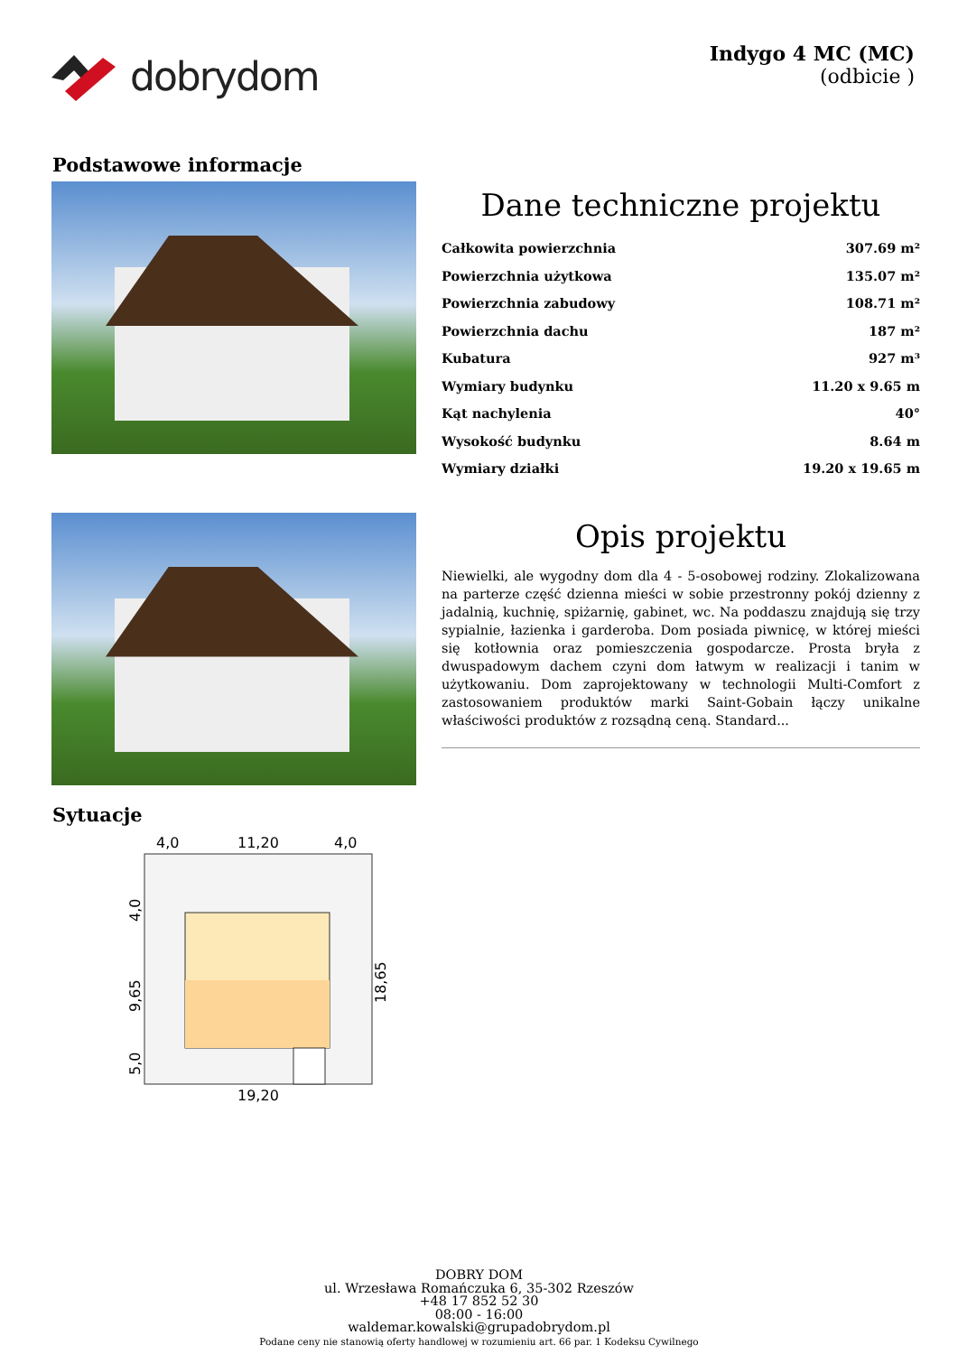dobrydom
Indygo 4 MC (MC)
(odbicie )
Podstawowe informacje
Dane techniczne projektu
| Całkowita powierzchnia | 307.69 m² |
| Powierzchnia użytkowa | 135.07 m² |
| Powierzchnia zabudowy | 108.71 m² |
| Powierzchnia dachu | 187 m² |
| Kubatura | 927 m³ |
| Wymiary budynku | 11.20 x 9.65 m |
| Kąt nachylenia | 40° |
| Wysokość budynku | 8.64 m |
| Wymiary działki | 19.20 x 19.65 m |
Opis projektu
Niewielki, ale wygodny dom dla 4 - 5-osobowej rodziny. Zlokalizowana na parterze część dzienna mieści w sobie przestronny pokój dzienny z jadalnią, kuchnię, spiżarnię, gabinet, wc. Na poddaszu znajdują się trzy sypialnie, łazienka i garderoba. Dom posiada piwnicę, w której mieści się kotłownia oraz pomieszczenia gospodarcze. Prosta bryła z dwuspadowym dachem czyni dom łatwym w realizacji i tanim w użytkowaniu. Dom zaprojektowany w technologii Multi-Comfort z zastosowaniem produktów marki Saint-Gobain łączy unikalne właściwości produktów z rozsądną ceną. Standard...
Sytuacje
4,0
11,20
4,0
4,0
9,65
5,0
18,65
19,20
DOBRY DOM
ul. Wrzesława Romańczuka 6, 35-302 Rzeszów
+48 17 852 52 30
08:00 - 16:00
waldemar.kowalski@grupadobrydom.pl
Podane ceny nie stanowią oferty handlowej w rozumieniu art. 66 par. 1 Kodeksu Cywilnego